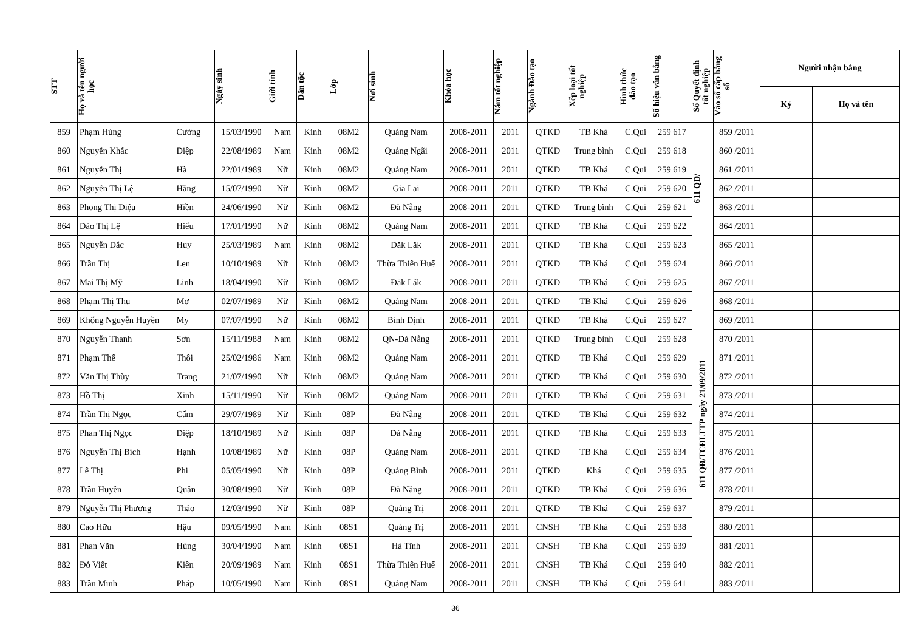| STT | Họ và tên người học | | Ngày sinh | Giới tính | Dân tộc | Lớp | Nơi sinh | Khóa học | Năm tốt nghiệp | Ngành Đào tạo | Xếp loại tốt nghiệp | Hình thức đào tạo | Số hiệu văn bằng | Số Quyết định tốt nghiệp | Vào số cấp bằng số | Người nhận bằng | |
| --- | --- | --- | --- | --- | --- | --- | --- | --- | --- | --- | --- | --- | --- | --- | --- | --- | --- |
| | | | | | | | | | | | | | | | | Ký | Họ và tên |
| 859 | Phạm Hùng | Cường | 15/03/1990 | Nam | Kinh | 08M2 | Quảng Nam | 2008-2011 | 2011 | QTKD | TB Khá | C.Qui | 259 617 | 611 QĐ/ | 859 /2011 | | |
| 860 | Nguyễn Khắc | Diệp | 22/08/1989 | Nam | Kinh | 08M2 | Quảng Ngãi | 2008-2011 | 2011 | QTKD | Trung bình | C.Qui | 259 618 | | 860 /2011 | | |
| 861 | Nguyễn Thị | Hà | 22/01/1989 | Nữ | Kinh | 08M2 | Quảng Nam | 2008-2011 | 2011 | QTKD | TB Khá | C.Qui | 259 619 | | 861 /2011 | | |
| 862 | Nguyễn Thị Lệ | Hằng | 15/07/1990 | Nữ | Kinh | 08M2 | Gia Lai | 2008-2011 | 2011 | QTKD | TB Khá | C.Qui | 259 620 | | 862 /2011 | | |
| 863 | Phong Thị Diệu | Hiền | 24/06/1990 | Nữ | Kinh | 08M2 | Đà Nẵng | 2008-2011 | 2011 | QTKD | Trung bình | C.Qui | 259 621 | | 863 /2011 | | |
| 864 | Đào Thị Lệ | Hiếu | 17/01/1990 | Nữ | Kinh | 08M2 | Quảng Nam | 2008-2011 | 2011 | QTKD | TB Khá | C.Qui | 259 622 | | 864 /2011 | | |
| 865 | Nguyễn Đắc | Huy | 25/03/1989 | Nam | Kinh | 08M2 | Đăk Lăk | 2008-2011 | 2011 | QTKD | TB Khá | C.Qui | 259 623 | | 865 /2011 | | |
| 866 | Trần Thị | Len | 10/10/1989 | Nữ | Kinh | 08M2 | Thừa Thiên Huế | 2008-2011 | 2011 | QTKD | TB Khá | C.Qui | 259 624 | 611 QĐ/TCĐLTTP ngày 21/09/2011 | 866 /2011 | | |
| 867 | Mai Thị Mỹ | Linh | 18/04/1990 | Nữ | Kinh | 08M2 | Đăk Lăk | 2008-2011 | 2011 | QTKD | TB Khá | C.Qui | 259 625 | | 867 /2011 | | |
| 868 | Phạm Thị Thu | Mơ | 02/07/1989 | Nữ | Kinh | 08M2 | Quảng Nam | 2008-2011 | 2011 | QTKD | TB Khá | C.Qui | 259 626 | | 868 /2011 | | |
| 869 | Khổng Nguyễn Huyền | My | 07/07/1990 | Nữ | Kinh | 08M2 | Bình Định | 2008-2011 | 2011 | QTKD | TB Khá | C.Qui | 259 627 | | 869 /2011 | | |
| 870 | Nguyễn Thanh | Sơn | 15/11/1988 | Nam | Kinh | 08M2 | QN-Đà Nẵng | 2008-2011 | 2011 | QTKD | Trung bình | C.Qui | 259 628 | | 870 /2011 | | |
| 871 | Phạm Thế | Thôi | 25/02/1986 | Nam | Kinh | 08M2 | Quảng Nam | 2008-2011 | 2011 | QTKD | TB Khá | C.Qui | 259 629 | | 871 /2011 | | |
| 872 | Văn Thị Thùy | Trang | 21/07/1990 | Nữ | Kinh | 08M2 | Quảng Nam | 2008-2011 | 2011 | QTKD | TB Khá | C.Qui | 259 630 | | 872 /2011 | | |
| 873 | Hồ Thị | Xinh | 15/11/1990 | Nữ | Kinh | 08M2 | Quảng Nam | 2008-2011 | 2011 | QTKD | TB Khá | C.Qui | 259 631 | | 873 /2011 | | |
| 874 | Trần Thị Ngọc | Cẩm | 29/07/1989 | Nữ | Kinh | 08P | Đà Nẵng | 2008-2011 | 2011 | QTKD | TB Khá | C.Qui | 259 632 | | 874 /2011 | | |
| 875 | Phan Thị Ngọc | Điệp | 18/10/1989 | Nữ | Kinh | 08P | Đà Nẵng | 2008-2011 | 2011 | QTKD | TB Khá | C.Qui | 259 633 | | 875 /2011 | | |
| 876 | Nguyễn Thị Bích | Hạnh | 10/08/1989 | Nữ | Kinh | 08P | Quảng Nam | 2008-2011 | 2011 | QTKD | TB Khá | C.Qui | 259 634 | | 876 /2011 | | |
| 877 | Lê Thị | Phi | 05/05/1990 | Nữ | Kinh | 08P | Quảng Bình | 2008-2011 | 2011 | QTKD | Khá | C.Qui | 259 635 | | 877 /2011 | | |
| 878 | Trần Huyền | Quân | 30/08/1990 | Nữ | Kinh | 08P | Đà Nẵng | 2008-2011 | 2011 | QTKD | TB Khá | C.Qui | 259 636 | | 878 /2011 | | |
| 879 | Nguyễn Thị Phương | Thảo | 12/03/1990 | Nữ | Kinh | 08P | Quảng Trị | 2008-2011 | 2011 | QTKD | TB Khá | C.Qui | 259 637 | | 879 /2011 | | |
| 880 | Cao Hữu | Hậu | 09/05/1990 | Nam | Kinh | 08S1 | Quảng Trị | 2008-2011 | 2011 | CNSH | TB Khá | C.Qui | 259 638 | | 880 /2011 | | |
| 881 | Phan Văn | Hùng | 30/04/1990 | Nam | Kinh | 08S1 | Hà Tĩnh | 2008-2011 | 2011 | CNSH | TB Khá | C.Qui | 259 639 | | 881 /2011 | | |
| 882 | Đỗ Viết | Kiên | 20/09/1989 | Nam | Kinh | 08S1 | Thừa Thiên Huế | 2008-2011 | 2011 | CNSH | TB Khá | C.Qui | 259 640 | | 882 /2011 | | |
| 883 | Trần Minh | Pháp | 10/05/1990 | Nam | Kinh | 08S1 | Quảng Nam | 2008-2011 | 2011 | CNSH | TB Khá | C.Qui | 259 641 | | 883 /2011 | | |
36